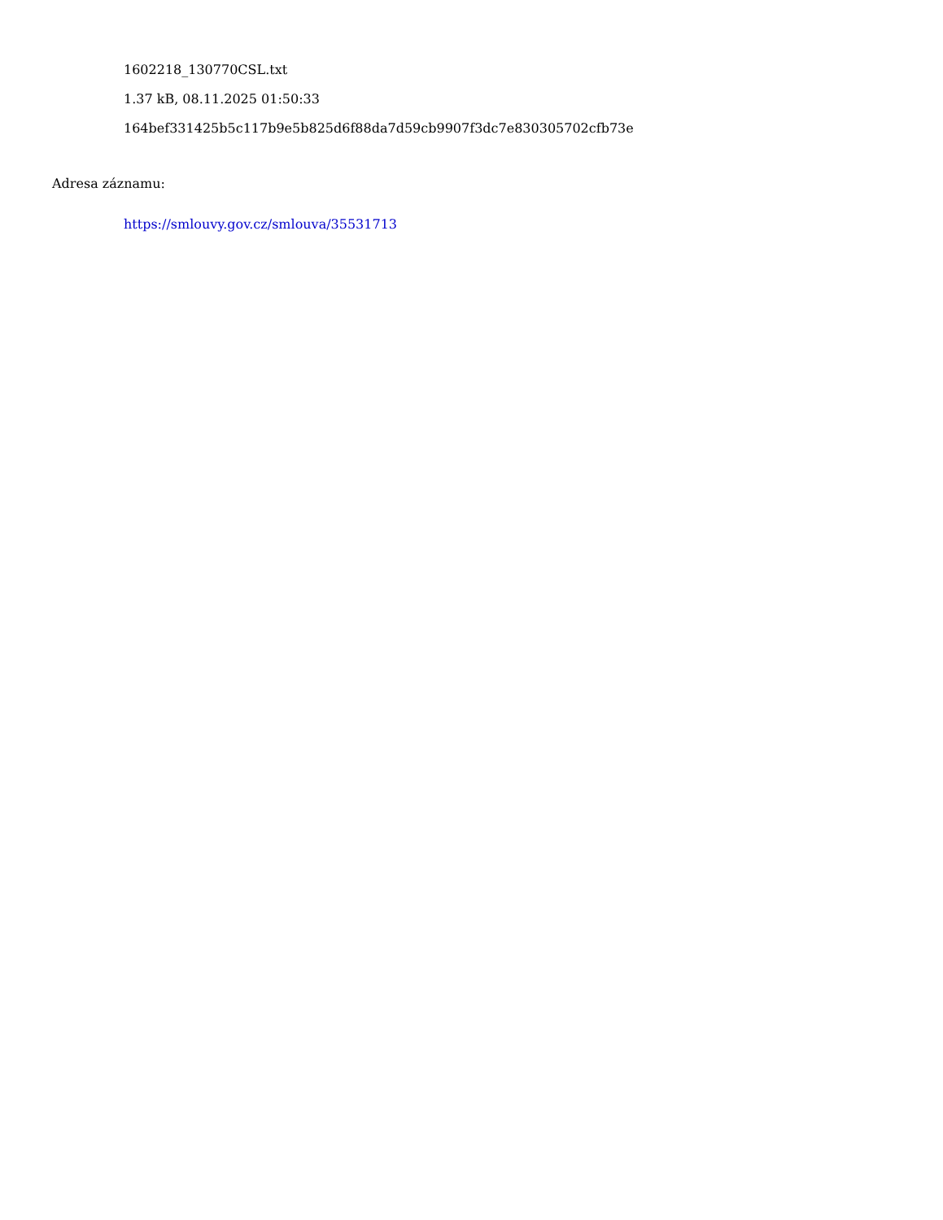1602218_130770CSL.txt
1.37 kB, 08.11.2025 01:50:33
164bef331425b5c117b9e5b825d6f88da7d59cb9907f3dc7e830305702cfb73e
Adresa záznamu:
https://smlouvy.gov.cz/smlouva/35531713